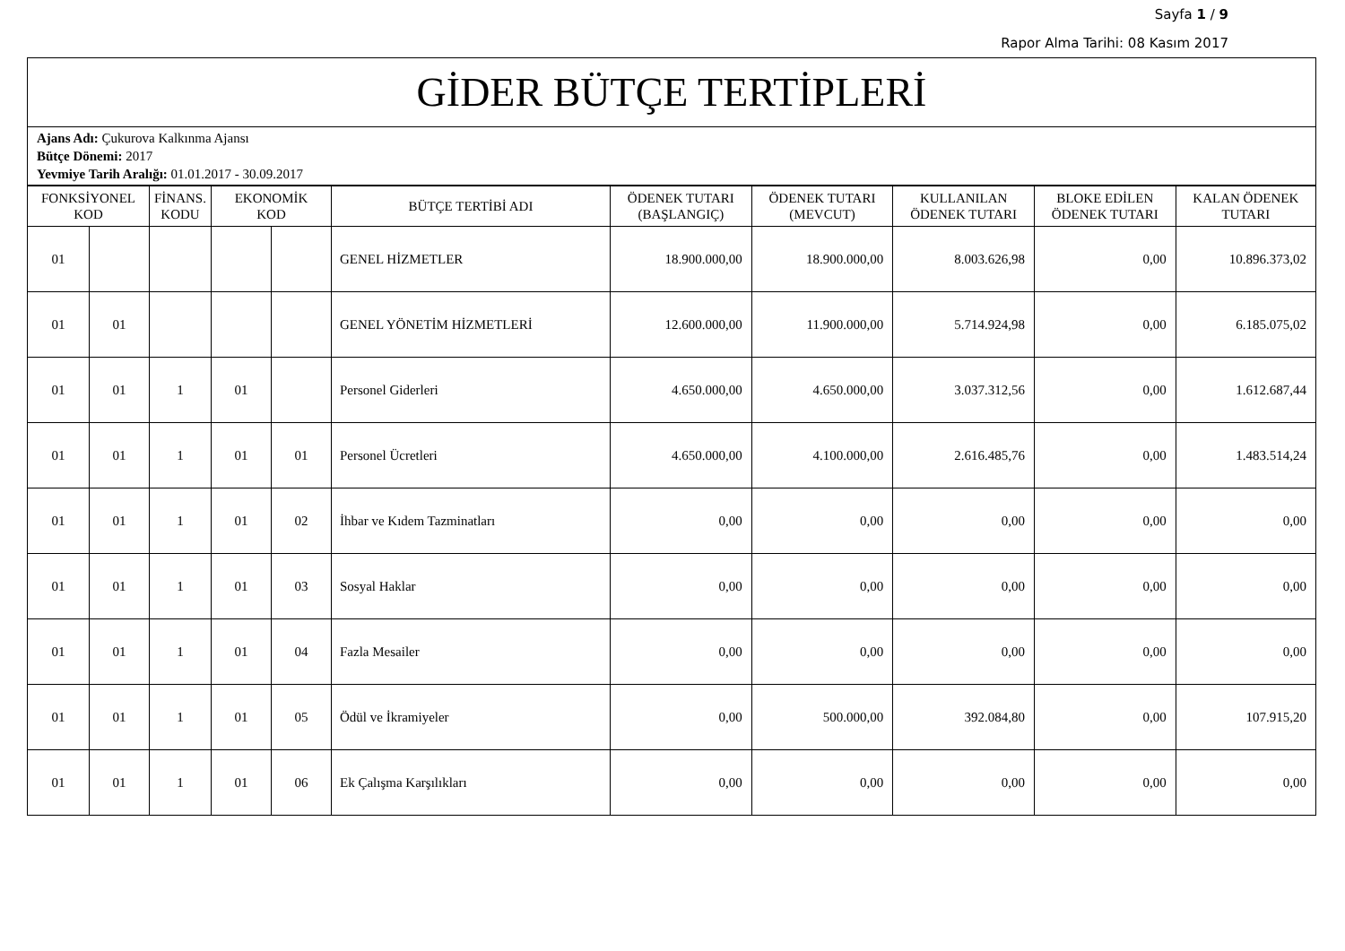Sayfa 1 / 9
Rapor Alma Tarihi: 08 Kasım 2017
GİDER BÜTÇE TERTİPLERİ
Ajans Adı: Çukurova Kalkınma Ajansı
Bütçe Dönemi: 2017
Yevmiye Tarih Aralığı: 01.01.2017 - 30.09.2017
| FONKSİYONEL KOD | | FİNANS. KODU | EKONOMİK KOD | | BÜTÇE TERTİBİ ADI | ÖDENEK TUTARI (BAŞLANGIÇ) | ÖDENEK TUTARI (MEVCUT) | KULLANILAN ÖDENEK TUTARI | BLOKE EDİLEN ÖDENEK TUTARI | KALAN ÖDENEK TUTARI |
| --- | --- | --- | --- | --- | --- | --- | --- | --- | --- | --- |
| 01 | | | | | GENEL HİZMETLER | 18.900.000,00 | 18.900.000,00 | 8.003.626,98 | 0,00 | 10.896.373,02 |
| 01 | 01 | | | | GENEL YÖNETİM HİZMETLERİ | 12.600.000,00 | 11.900.000,00 | 5.714.924,98 | 0,00 | 6.185.075,02 |
| 01 | 01 | 1 | 01 | | Personel Giderleri | 4.650.000,00 | 4.650.000,00 | 3.037.312,56 | 0,00 | 1.612.687,44 |
| 01 | 01 | 1 | 01 | 01 | Personel Ücretleri | 4.650.000,00 | 4.100.000,00 | 2.616.485,76 | 0,00 | 1.483.514,24 |
| 01 | 01 | 1 | 01 | 02 | İhbar ve Kıdem Tazminatları | 0,00 | 0,00 | 0,00 | 0,00 | 0,00 |
| 01 | 01 | 1 | 01 | 03 | Sosyal Haklar | 0,00 | 0,00 | 0,00 | 0,00 | 0,00 |
| 01 | 01 | 1 | 01 | 04 | Fazla Mesailer | 0,00 | 0,00 | 0,00 | 0,00 | 0,00 |
| 01 | 01 | 1 | 01 | 05 | Ödül ve İkramiyeler | 0,00 | 500.000,00 | 392.084,80 | 0,00 | 107.915,20 |
| 01 | 01 | 1 | 01 | 06 | Ek Çalışma Karşılıkları | 0,00 | 0,00 | 0,00 | 0,00 | 0,00 |